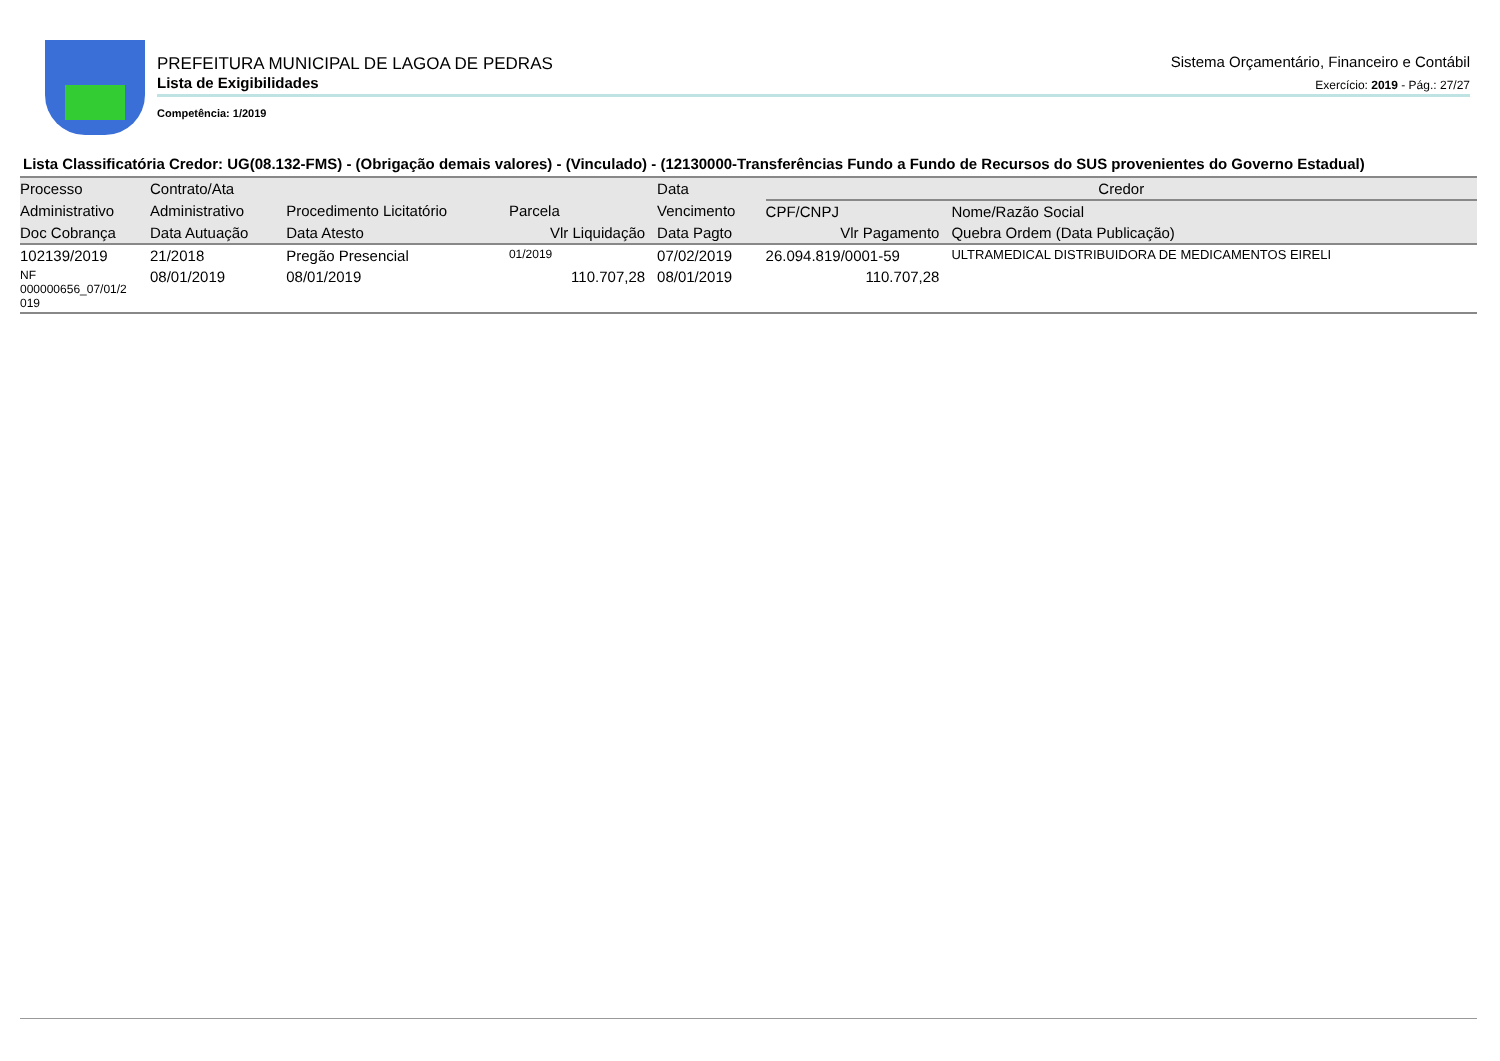PREFEITURA MUNICIPAL DE LAGOA DE PEDRAS
Lista de Exigibilidades
Competência: 1/2019
Sistema Orçamentário, Financeiro e Contábil
Exercício: 2019 - Pág.: 27/27
Lista Classificatória Credor: UG(08.132-FMS) - (Obrigação demais valores) - (Vinculado) - (12130000-Transferências Fundo a Fundo de Recursos do SUS provenientes do Governo Estadual)
| Processo | Contrato/Ata | | | Data | Credor | | |
| --- | --- | --- | --- | --- | --- | --- | --- |
| Administrativo | Administrativo | Procedimento Licitatório | Parcela | Vencimento | CPF/CNPJ | Nome/Razão Social | |
| Doc Cobrança | Data Autuação | Data Atesto | Vlr Liquidação | Data Pagto | Vlr Pagamento | | Quebra Ordem (Data Publicação) |
| 102139/2019 | 21/2018 | Pregão Presencial | 01/2019 | 07/02/2019 | 26.094.819/0001-59 | ULTRAMEDICAL DISTRIBUIDORA DE MEDICAMENTOS EIRELI | |
| NF 000000656_07/01/2 019 | 08/01/2019 | 08/01/2019 | 110.707,28 | 08/01/2019 | 110.707,28 | | |